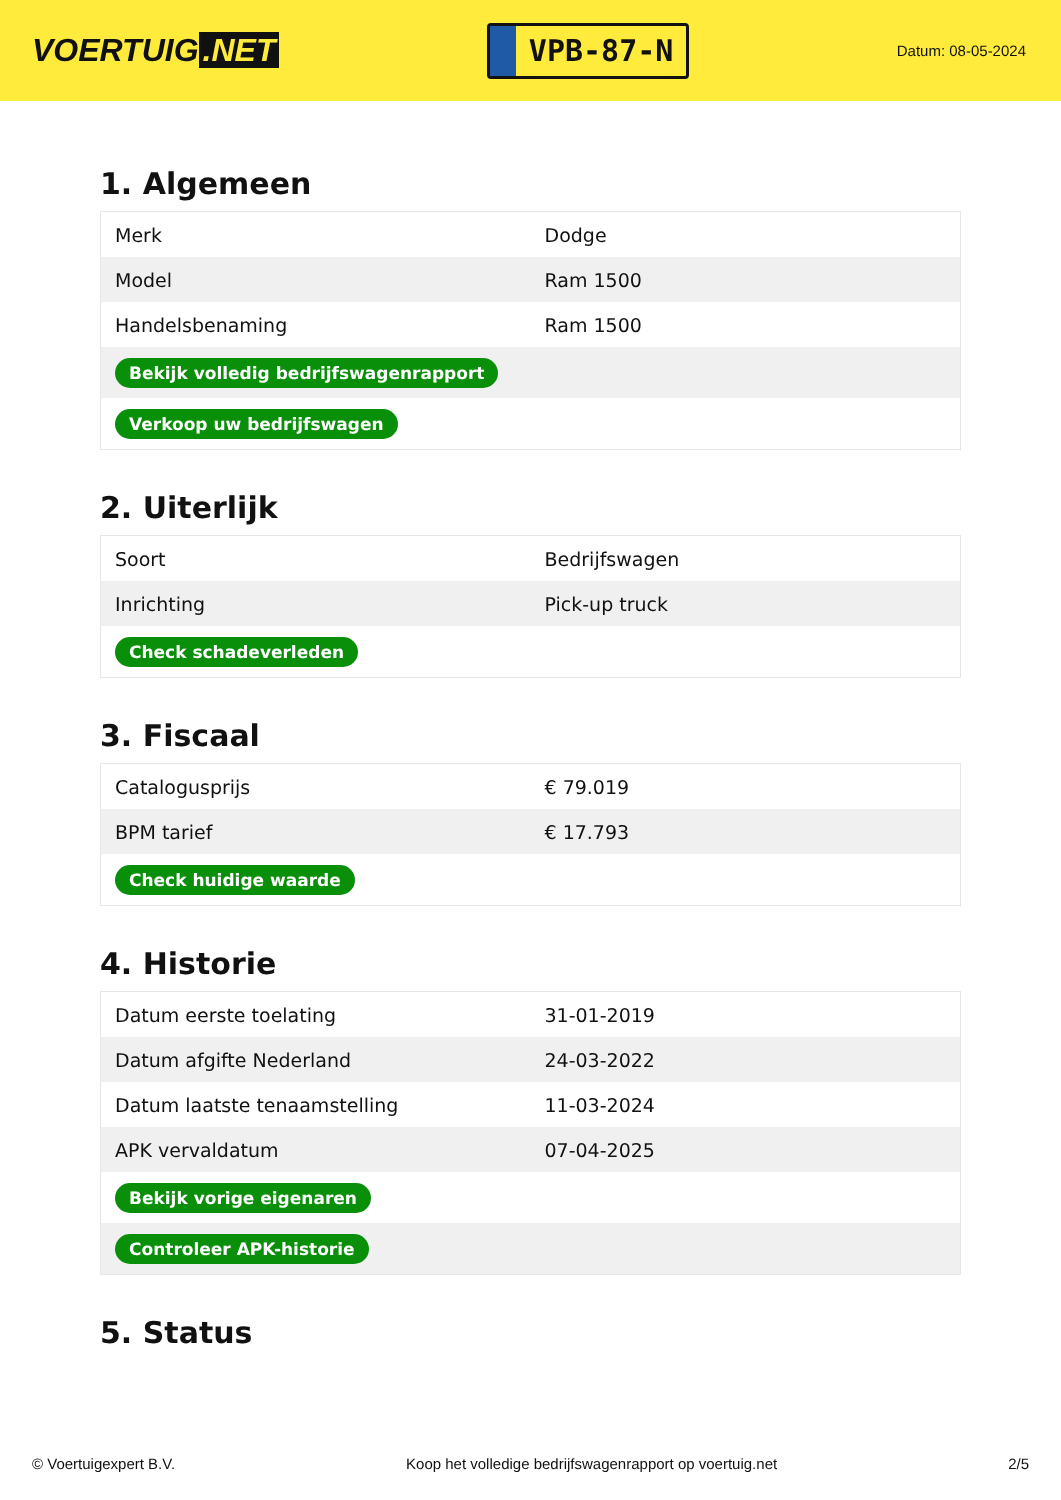VOERTUIG.NET
VPB-87-N
Datum: 08-05-2024
1. Algemeen
| Merk | Dodge |
| Model | Ram 1500 |
| Handelsbenaming | Ram 1500 |
| Bekijk volledig bedrijfswagenrapport | |
| Verkoop uw bedrijfswagen | |
2. Uiterlijk
| Soort | Bedrijfswagen |
| Inrichting | Pick-up truck |
| Check schadeverleden | |
3. Fiscaal
| Catalogusprijs | € 79.019 |
| BPM tarief | € 17.793 |
| Check huidige waarde | |
4. Historie
| Datum eerste toelating | 31-01-2019 |
| Datum afgifte Nederland | 24-03-2022 |
| Datum laatste tenaamstelling | 11-03-2024 |
| APK vervaldatum | 07-04-2025 |
| Bekijk vorige eigenaren | |
| Controleer APK-historie | |
5. Status
© Voertuigexpert B.V. Koop het volledige bedrijfswagenrapport op voertuig.net 2/5